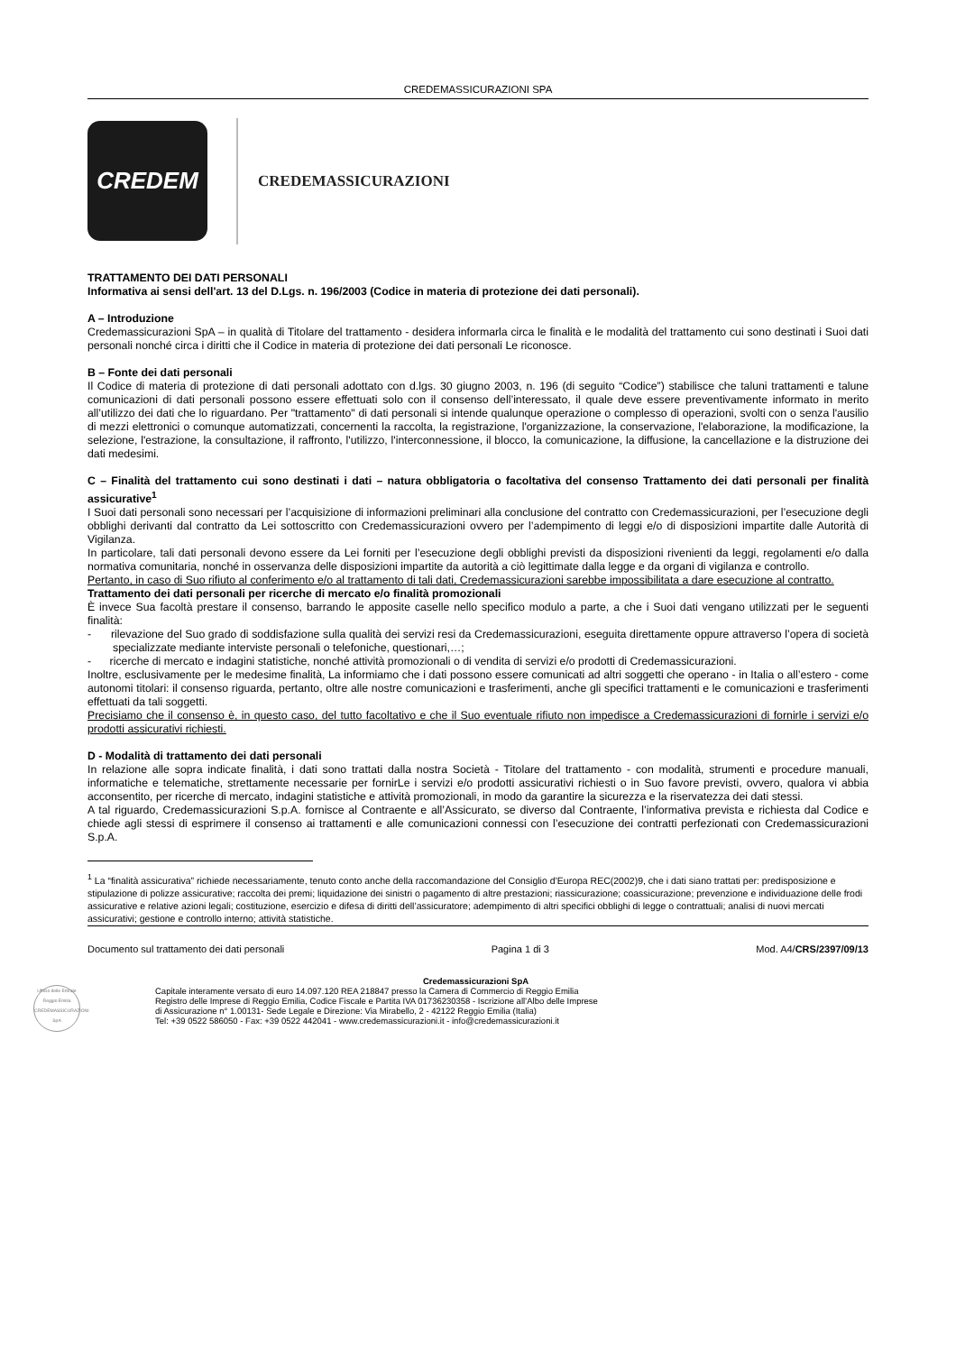CREDEMASSICURAZIONI SPA
CREDEM
CREDEMASSICURAZIONI
TRATTAMENTO DEI DATI PERSONALI
Informativa ai sensi dell'art. 13 del D.Lgs. n. 196/2003 (Codice in materia di protezione dei dati personali).
A – Introduzione
Credemassicurazioni SpA – in qualità di Titolare del trattamento - desidera informarla circa le finalità e le modalità del trattamento cui sono destinati i Suoi dati personali nonché circa i diritti che il Codice in materia di protezione dei dati personali Le riconosce.
B – Fonte dei dati personali
Il Codice di materia di protezione di dati personali adottato con d.lgs. 30 giugno 2003, n. 196 (di seguito “Codice”) stabilisce che taluni trattamenti e talune comunicazioni di dati personali possono essere effettuati solo con il consenso dell’interessato, il quale deve essere preventivamente informato in merito all’utilizzo dei dati che lo riguardano. Per "trattamento" di dati personali si intende qualunque operazione o complesso di operazioni, svolti con o senza l'ausilio di mezzi elettronici o comunque automatizzati, concernenti la raccolta, la registrazione, l'organizzazione, la conservazione, l'elaborazione, la modificazione, la selezione, l'estrazione, la consultazione, il raffronto, l'utilizzo, l'interconnessione, il blocco, la comunicazione, la diffusione, la cancellazione e la distruzione dei dati medesimi.
C – Finalità del trattamento cui sono destinati i dati – natura obbligatoria o facoltativa del consenso Trattamento dei dati personali per finalità assicurative<sup>1</sup>
I Suoi dati personali sono necessari per l’acquisizione di informazioni preliminari alla conclusione del contratto con Credemassicurazioni, per l’esecuzione degli obblighi derivanti dal contratto da Lei sottoscritto con Credemassicurazioni ovvero per l’adempimento di leggi e/o di disposizioni impartite dalle Autorità di Vigilanza.
In particolare, tali dati personali devono essere da Lei forniti per l’esecuzione degli obblighi previsti da disposizioni rivenienti da leggi, regolamenti e/o dalla normativa comunitaria, nonché in osservanza delle disposizioni impartite da autorità a ciò legittimate dalla legge e da organi di vigilanza e controllo.
Pertanto, in caso di Suo rifiuto al conferimento e/o al trattamento di tali dati, Credemassicurazioni sarebbe impossibilitata a dare esecuzione al contratto.
Trattamento dei dati personali per ricerche di mercato e/o finalità promozionali
È invece Sua facoltà prestare il consenso, barrando le apposite caselle nello specifico modulo a parte, a che i Suoi dati vengano utilizzati per le seguenti finalità:
- rilevazione del Suo grado di soddisfazione sulla qualità dei servizi resi da Credemassicurazioni, eseguita direttamente oppure attraverso l’opera di società specializzate mediante interviste personali o telefoniche, questionari,…;
- ricerche di mercato e indagini statistiche, nonché attività promozionali o di vendita di servizi e/o prodotti di Credemassicurazioni.
Inoltre, esclusivamente per le medesime finalità, La informiamo che i dati possono essere comunicati ad altri soggetti che operano - in Italia o all’estero - come autonomi titolari: il consenso riguarda, pertanto, oltre alle nostre comunicazioni e trasferimenti, anche gli specifici trattamenti e le comunicazioni e trasferimenti effettuati da tali soggetti.
Precisiamo che il consenso è, in questo caso, del tutto facoltativo e che il Suo eventuale rifiuto non impedisce a Credemassicurazioni di fornirle i servizi e/o prodotti assicurativi richiesti.
D - Modalità di trattamento dei dati personali
In relazione alle sopra indicate finalità, i dati sono trattati dalla nostra Società - Titolare del trattamento - con modalità, strumenti e procedure manuali, informatiche e telematiche, strettamente necessarie per fornirLe i servizi e/o prodotti assicurativi richiesti o in Suo favore previsti, ovvero, qualora vi abbia acconsentito, per ricerche di mercato, indagini statistiche e attività promozionali, in modo da garantire la sicurezza e la riservatezza dei dati stessi.
A tal riguardo, Credemassicurazioni S.p.A. fornisce al Contraente e all’Assicurato, se diverso dal Contraente, l’informativa prevista e richiesta dal Codice e chiede agli stessi di esprimere il consenso ai trattamenti e alle comunicazioni connessi con l’esecuzione dei contratti perfezionati con Credemassicurazioni S.p.A.
<sup>1</sup> La “finalità assicurativa” richiede necessariamente, tenuto conto anche della raccomandazione del Consiglio d’Europa REC(2002)9, che i dati siano trattati per: predisposizione e stipulazione di polizze assicurative; raccolta dei premi; liquidazione dei sinistri o pagamento di altre prestazioni; riassicurazione; coassicurazione; prevenzione e individuazione delle frodi assicurative e relative azioni legali; costituzione, esercizio e difesa di diritti dell’assicuratore; adempimento di altri specifici obblighi di legge o contrattuali; analisi di nuovi mercati assicurativi; gestione e controllo interno; attività statistiche.
Documento sul trattamento dei dati personali Pagina 1 di 3 Mod. A4/CRS/2397/09/13
Ufficio delle Entrate Reggio Emilia CREDEMASSICURAZIONI SpA
Credemassicurazioni SpA
Capitale interamente versato di euro 14.097.120 REA 218847 presso la Camera di Commercio di Reggio Emilia
Registro delle Imprese di Reggio Emilia, Codice Fiscale e Partita IVA 01736230358 - Iscrizione all’Albo delle Imprese
di Assicurazione n° 1.00131- Sede Legale e Direzione: Via Mirabello, 2 - 42122 Reggio Emilia (Italia)
Tel: +39 0522 586050 - Fax: +39 0522 442041 - www.credemassicurazioni.it - info@credemassicurazioni.it